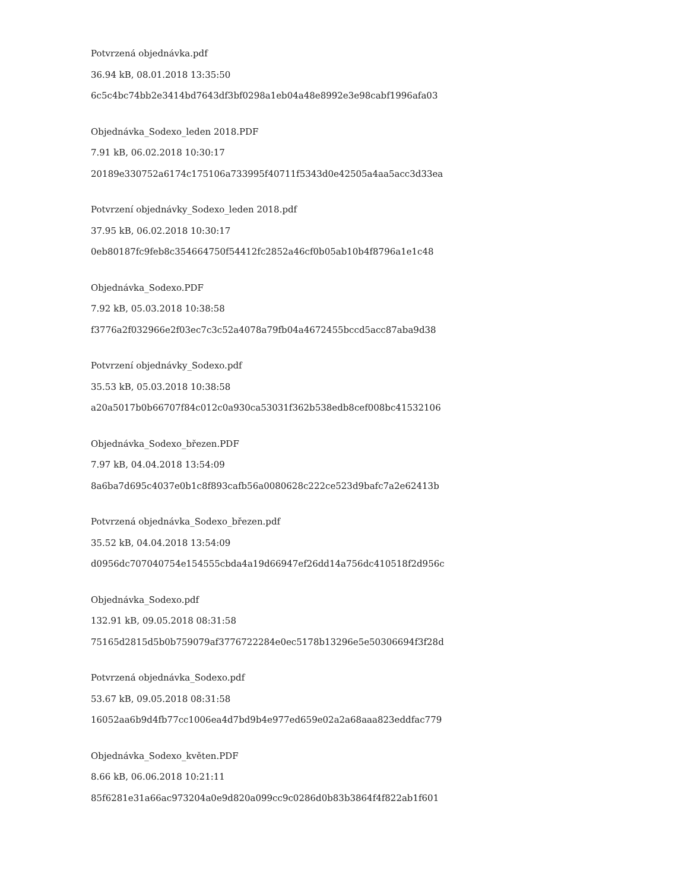Potvrzená objednávka.pdf
36.94 kB, 08.01.2018 13:35:50
6c5c4bc74bb2e3414bd7643df3bf0298a1eb04a48e8992e3e98cabf1996afa03
Objednávka_Sodexo_leden 2018.PDF
7.91 kB, 06.02.2018 10:30:17
20189e330752a6174c175106a733995f40711f5343d0e42505a4aa5acc3d33ea
Potvrzení objednávky_Sodexo_leden 2018.pdf
37.95 kB, 06.02.2018 10:30:17
0eb80187fc9feb8c354664750f54412fc2852a46cf0b05ab10b4f8796a1e1c48
Objednávka_Sodexo.PDF
7.92 kB, 05.03.2018 10:38:58
f3776a2f032966e2f03ec7c3c52a4078a79fb04a4672455bccd5acc87aba9d38
Potvrzení objednávky_Sodexo.pdf
35.53 kB, 05.03.2018 10:38:58
a20a5017b0b66707f84c012c0a930ca53031f362b538edb8cef008bc41532106
Objednávka_Sodexo_březen.PDF
7.97 kB, 04.04.2018 13:54:09
8a6ba7d695c4037e0b1c8f893cafb56a0080628c222ce523d9bafc7a2e62413b
Potvrzená objednávka_Sodexo_březen.pdf
35.52 kB, 04.04.2018 13:54:09
d0956dc707040754e154555cbda4a19d66947ef26dd14a756dc410518f2d956c
Objednávka_Sodexo.pdf
132.91 kB, 09.05.2018 08:31:58
75165d2815d5b0b759079af3776722284e0ec5178b13296e5e50306694f3f28d
Potvrzená objednávka_Sodexo.pdf
53.67 kB, 09.05.2018 08:31:58
16052aa6b9d4fb77cc1006ea4d7bd9b4e977ed659e02a2a68aaa823eddfac779
Objednávka_Sodexo_květen.PDF
8.66 kB, 06.06.2018 10:21:11
85f6281e31a66ac973204a0e9d820a099cc9c0286d0b83b3864f4f822ab1f601